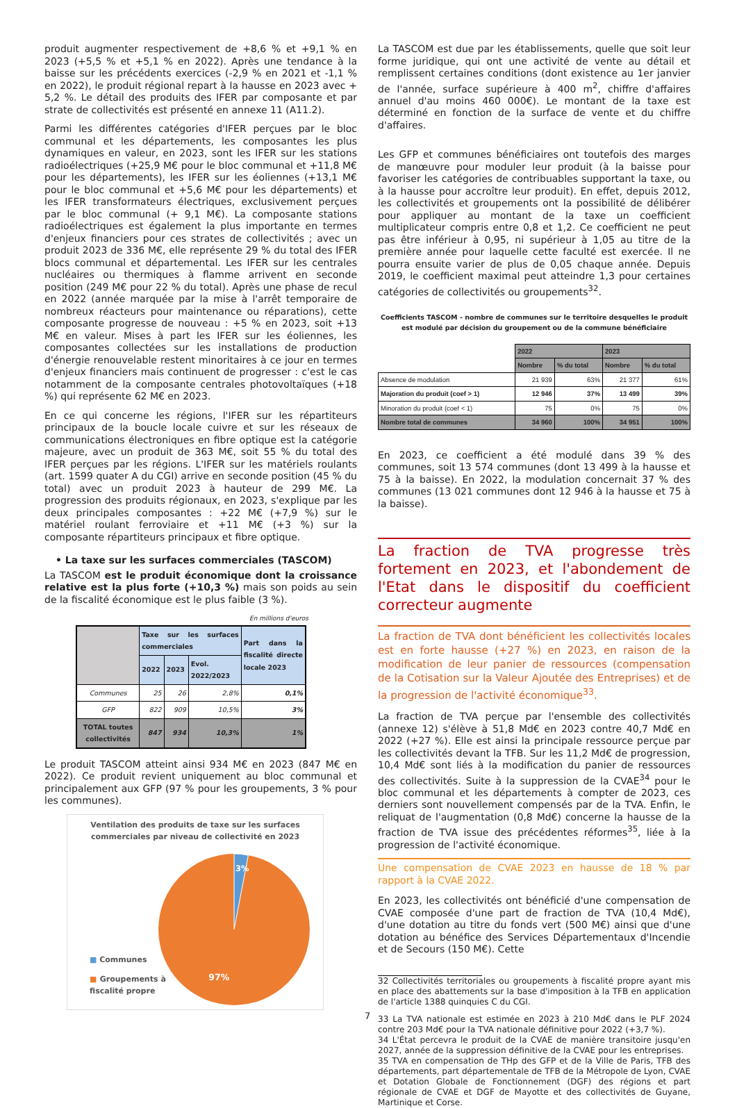produit augmenter respectivement de +8,6 % et +9,1 % en 2023 (+5,5 % et +5,1 % en 2022). Après une tendance à la baisse sur les précédents exercices (-2,9 % en 2021 et -1,1 % en 2022), le produit régional repart à la hausse en 2023 avec + 5,2 %. Le détail des produits des IFER par composante et par strate de collectivités est présenté en annexe 11 (A11.2).
Parmi les différentes catégories d'IFER perçues par le bloc communal et les départements, les composantes les plus dynamiques en valeur, en 2023, sont les IFER sur les stations radioélectriques (+25,9 M€ pour le bloc communal et +11,8 M€ pour les départements), les IFER sur les éoliennes (+13,1 M€ pour le bloc communal et +5,6 M€ pour les départements) et les IFER transformateurs électriques, exclusivement perçues par le bloc communal (+ 9,1 M€). La composante stations radioélectriques est également la plus importante en termes d'enjeux financiers pour ces strates de collectivités ; avec un produit 2023 de 336 M€, elle représente 29 % du total des IFER blocs communal et départemental. Les IFER sur les centrales nucléaires ou thermiques à flamme arrivent en seconde position (249 M€ pour 22 % du total). Après une phase de recul en 2022 (année marquée par la mise à l'arrêt temporaire de nombreux réacteurs pour maintenance ou réparations), cette composante progresse de nouveau : +5 % en 2023, soit +13 M€ en valeur. Mises à part les IFER sur les éoliennes, les composantes collectées sur les installations de production d'énergie renouvelable restent minoritaires à ce jour en termes d'enjeux financiers mais continuent de progresser : c'est le cas notamment de la composante centrales photovoltaïques (+18 %) qui représente 62 M€ en 2023.
En ce qui concerne les régions, l'IFER sur les répartiteurs principaux de la boucle locale cuivre et sur les réseaux de communications électroniques en fibre optique est la catégorie majeure, avec un produit de 363 M€, soit 55 % du total des IFER perçues par les régions. L'IFER sur les matériels roulants (art. 1599 quater A du CGI) arrive en seconde position (45 % du total) avec un produit 2023 à hauteur de 299 M€. La progression des produits régionaux, en 2023, s'explique par les deux principales composantes : +22 M€ (+7,9 %) sur le matériel roulant ferroviaire et +11 M€ (+3 %) sur la composante répartiteurs principaux et fibre optique.
• La taxe sur les surfaces commerciales (TASCOM)
La TASCOM est le produit économique dont la croissance relative est la plus forte (+10,3 %) mais son poids au sein de la fiscalité économique est le plus faible (3 %).
En millions d'euros
| | Taxe sur les surfaces commerciales | | | Part dans la fiscalité directe locale 2023 |
| --- | --- | --- | --- | --- |
| | 2022 | 2023 | Evol. 2022/2023 | |
| Communes | 25 | 26 | 2,8% | 0,1% |
| GFP | 822 | 909 | 10,5% | 3% |
| TOTAL toutes collectivités | 847 | 934 | 10,3% | 1% |
Le produit TASCOM atteint ainsi 934 M€ en 2023 (847 M€ en 2022). Ce produit revient uniquement au bloc communal et principalement aux GFP (97 % pour les groupements, 3 % pour les communes).
Ventilation des produits de taxe sur les surfaces commerciales par niveau de collectivité en 2023
3%
97%
■ Communes
■ Groupements à fiscalité propre
La TASCOM est due par les établissements, quelle que soit leur forme juridique, qui ont une activité de vente au détail et remplissent certaines conditions (dont existence au 1er janvier de l'année, surface supérieure à 400 m<sup>2</sup>, chiffre d'affaires annuel d'au moins 460 000€). Le montant de la taxe est déterminé en fonction de la surface de vente et du chiffre d'affaires.
Les GFP et communes bénéficiaires ont toutefois des marges de manœuvre pour moduler leur produit (à la baisse pour favoriser les catégories de contribuables supportant la taxe, ou à la hausse pour accroître leur produit). En effet, depuis 2012, les collectivités et groupements ont la possibilité de délibérer pour appliquer au montant de la taxe un coefficient multiplicateur compris entre 0,8 et 1,2. Ce coefficient ne peut pas être inférieur à 0,95, ni supérieur à 1,05 au titre de la première année pour laquelle cette faculté est exercée. Il ne pourra ensuite varier de plus de 0,05 chaque année. Depuis 2019, le coefficient maximal peut atteindre 1,3 pour certaines catégories de collectivités ou groupements<sup>32</sup>.
Coefficients TASCOM - nombre de communes sur le territoire desquelles le produit est modulé par décision du groupement ou de la commune bénéficiaire
| | 2022 | | 2023 | |
| | Nombre | % du total | Nombre | % du total |
| Absence de modulation | 21 939 | 63% | 21 377 | 61% |
| Majoration du produit (coef > 1) | 12 946 | 37% | 13 499 | 39% |
| Minoration du produit (coef < 1) | 75 | 0% | 75 | 0% |
| Nombre total de communes | 34 960 | 100% | 34 951 | 100% |
En 2023, ce coefficient a été modulé dans 39 % des communes, soit 13 574 communes (dont 13 499 à la hausse et 75 à la baisse). En 2022, la modulation concernait 37 % des communes (13 021 communes dont 12 946 à la hausse et 75 à la baisse).
La fraction de TVA progresse très fortement en 2023, et l'abondement de l'Etat dans le dispositif du coefficient correcteur augmente
La fraction de TVA dont bénéficient les collectivités locales est en forte hausse (+27 %) en 2023, en raison de la modification de leur panier de ressources (compensation de la Cotisation sur la Valeur Ajoutée des Entreprises) et de la progression de l'activité économique<sup>33</sup>.
La fraction de TVA perçue par l'ensemble des collectivités (annexe 12) s'élève à 51,8 Md€ en 2023 contre 40,7 Md€ en 2022 (+27 %). Elle est ainsi la principale ressource perçue par les collectivités devant la TFB. Sur les 11,2 Md€ de progression, 10,4 Md€ sont liés à la modification du panier de ressources des collectivités. Suite à la suppression de la CVAE<sup>34</sup> pour le bloc communal et les départements à compter de 2023, ces derniers sont nouvellement compensés par de la TVA. Enfin, le reliquat de l'augmentation (0,8 Md€) concerne la hausse de la fraction de TVA issue des précédentes réformes<sup>35</sup>, liée à la progression de l'activité économique.
Une compensation de CVAE 2023 en hausse de 18 % par rapport à la CVAE 2022.
En 2023, les collectivités ont bénéficié d'une compensation de CVAE composée d'une part de fraction de TVA (10,4 Md€), d'une dotation au titre du fonds vert (500 M€) ainsi que d'une dotation au bénéfice des Services Départementaux d'Incendie et de Secours (150 M€). Cette
32 Collectivités territoriales ou groupements à fiscalité propre ayant mis en place des abattements sur la base d'imposition à la TFB en application de l'article 1388 quinquies C du CGI.
33 La TVA nationale est estimée en 2023 à 210 Md€ dans le PLF 2024 contre 203 Md€ pour la TVA nationale définitive pour 2022 (+3,7 %).
34 L'État percevra le produit de la CVAE de manière transitoire jusqu'en 2027, année de la suppression définitive de la CVAE pour les entreprises.
35 TVA en compensation de THp des GFP et de la Ville de Paris, TFB des départements, part départementale de TFB de la Métropole de Lyon, CVAE et Dotation Globale de Fonctionnement (DGF) des régions et part régionale de CVAE et DGF de Mayotte et des collectivités de Guyane, Martinique et Corse.
7